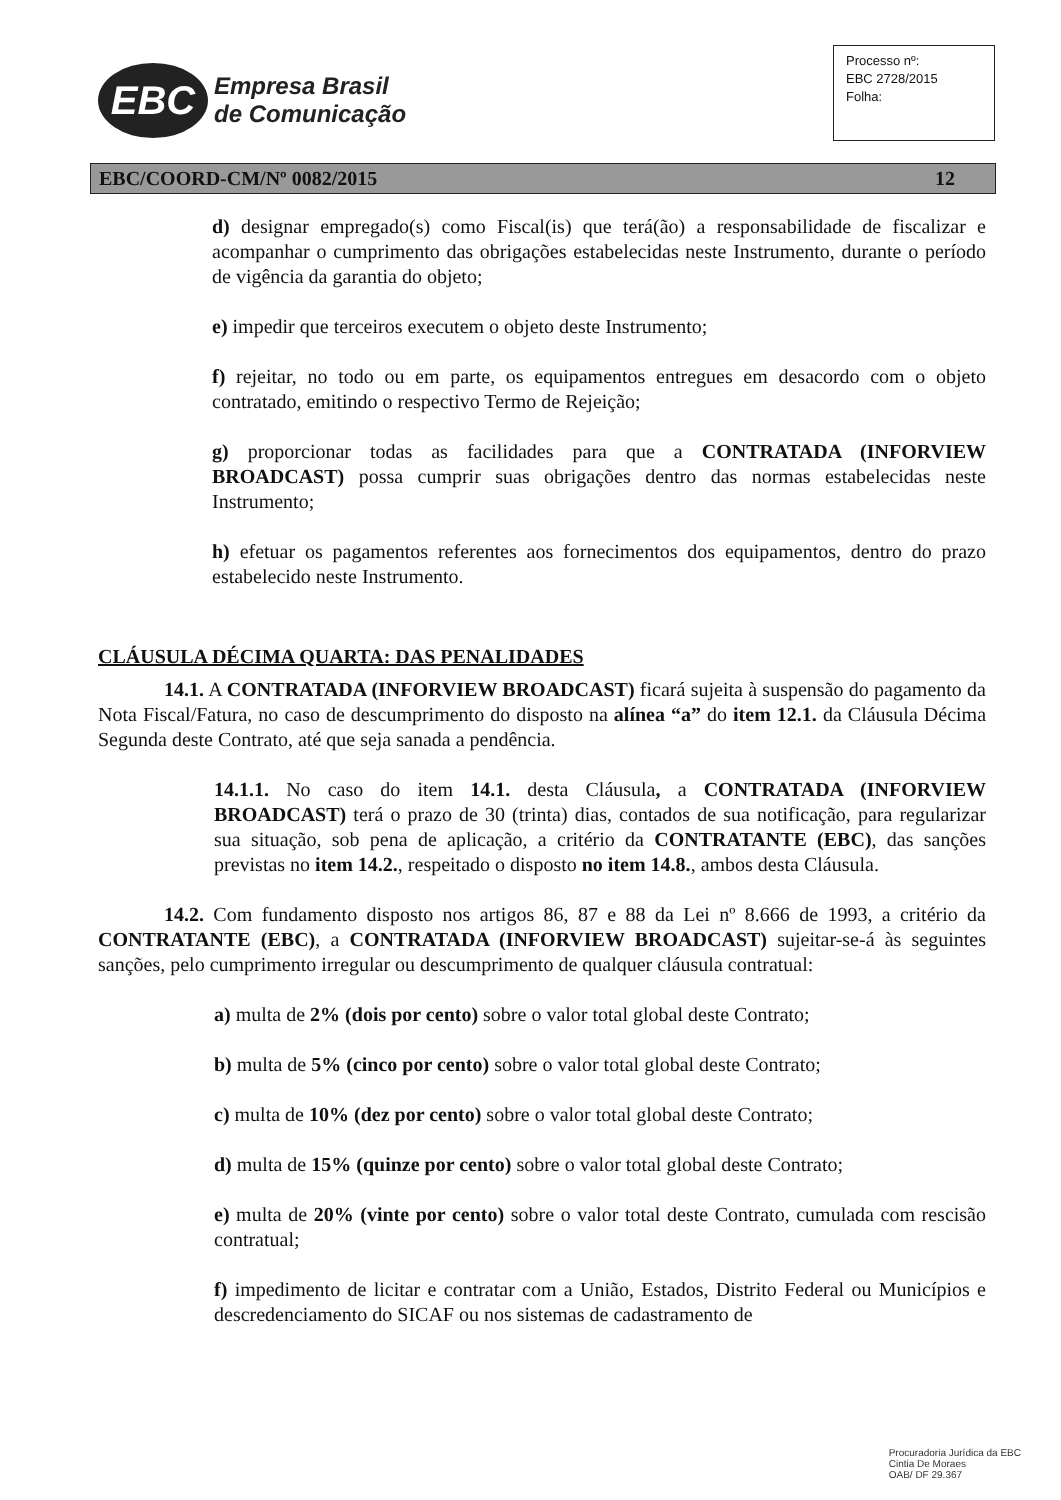EBC
Empresa Brasil
de Comunicação
Processo nº:
EBC 2728/2015
Folha:
EBC/COORD-CM/Nº 0082/2015 12
d) designar empregado(s) como Fiscal(is) que terá(ão) a responsabilidade de fiscalizar e acompanhar o cumprimento das obrigações estabelecidas neste Instrumento, durante o período de vigência da garantia do objeto;
e) impedir que terceiros executem o objeto deste Instrumento;
f) rejeitar, no todo ou em parte, os equipamentos entregues em desacordo com o objeto contratado, emitindo o respectivo Termo de Rejeição;
g) proporcionar todas as facilidades para que a CONTRATADA (INFORVIEW BROADCAST) possa cumprir suas obrigações dentro das normas estabelecidas neste Instrumento;
h) efetuar os pagamentos referentes aos fornecimentos dos equipamentos, dentro do prazo estabelecido neste Instrumento.
CLÁUSULA DÉCIMA QUARTA: DAS PENALIDADES
14.1. A CONTRATADA (INFORVIEW BROADCAST) ficará sujeita à suspensão do pagamento da Nota Fiscal/Fatura, no caso de descumprimento do disposto na alínea “a” do item 12.1. da Cláusula Décima Segunda deste Contrato, até que seja sanada a pendência.
14.1.1. No caso do item 14.1. desta Cláusula, a CONTRATADA (INFORVIEW BROADCAST) terá o prazo de 30 (trinta) dias, contados de sua notificação, para regularizar sua situação, sob pena de aplicação, a critério da CONTRATANTE (EBC), das sanções previstas no item 14.2., respeitado o disposto no item 14.8., ambos desta Cláusula.
14.2. Com fundamento disposto nos artigos 86, 87 e 88 da Lei nº 8.666 de 1993, a critério da CONTRATANTE (EBC), a CONTRATADA (INFORVIEW BROADCAST) sujeitar-se-á às seguintes sanções, pelo cumprimento irregular ou descumprimento de qualquer cláusula contratual:
a) multa de 2% (dois por cento) sobre o valor total global deste Contrato;
b) multa de 5% (cinco por cento) sobre o valor total global deste Contrato;
c) multa de 10% (dez por cento) sobre o valor total global deste Contrato;
d) multa de 15% (quinze por cento) sobre o valor total global deste Contrato;
e) multa de 20% (vinte por cento) sobre o valor total deste Contrato, cumulada com rescisão contratual;
f) impedimento de licitar e contratar com a União, Estados, Distrito Federal ou Municípios e descredenciamento do SICAF ou nos sistemas de cadastramento de
Procuradoria Jurídica da EBC
Cintia De Moraes
OAB/ DF 29.367